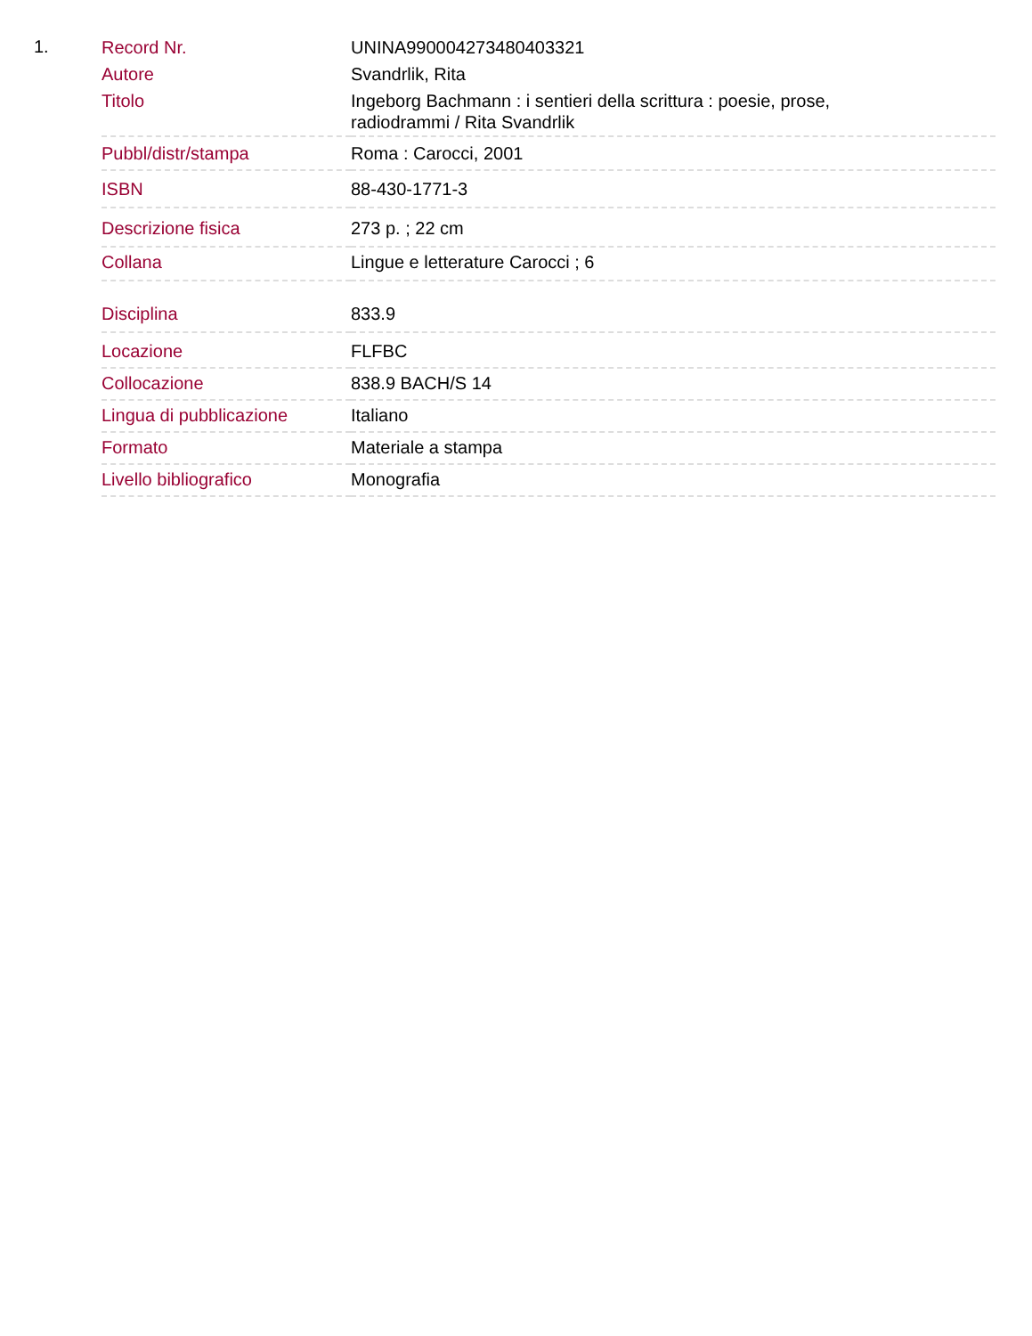1.
| Record Nr. | UNINA990004273480403321 |
| Autore | Svandrlik, Rita |
| Titolo | Ingeborg Bachmann : i sentieri della scrittura : poesie, prose, radiodrammi / Rita Svandrlik |
| Pubbl/distr/stampa | Roma : Carocci, 2001 |
| ISBN | 88-430-1771-3 |
| Descrizione fisica | 273 p. ; 22 cm |
| Collana | Lingue e letterature Carocci ; 6 |
| Disciplina | 833.9 |
| Locazione | FLFBC |
| Collocazione | 838.9 BACH/S 14 |
| Lingua di pubblicazione | Italiano |
| Formato | Materiale a stampa |
| Livello bibliografico | Monografia |